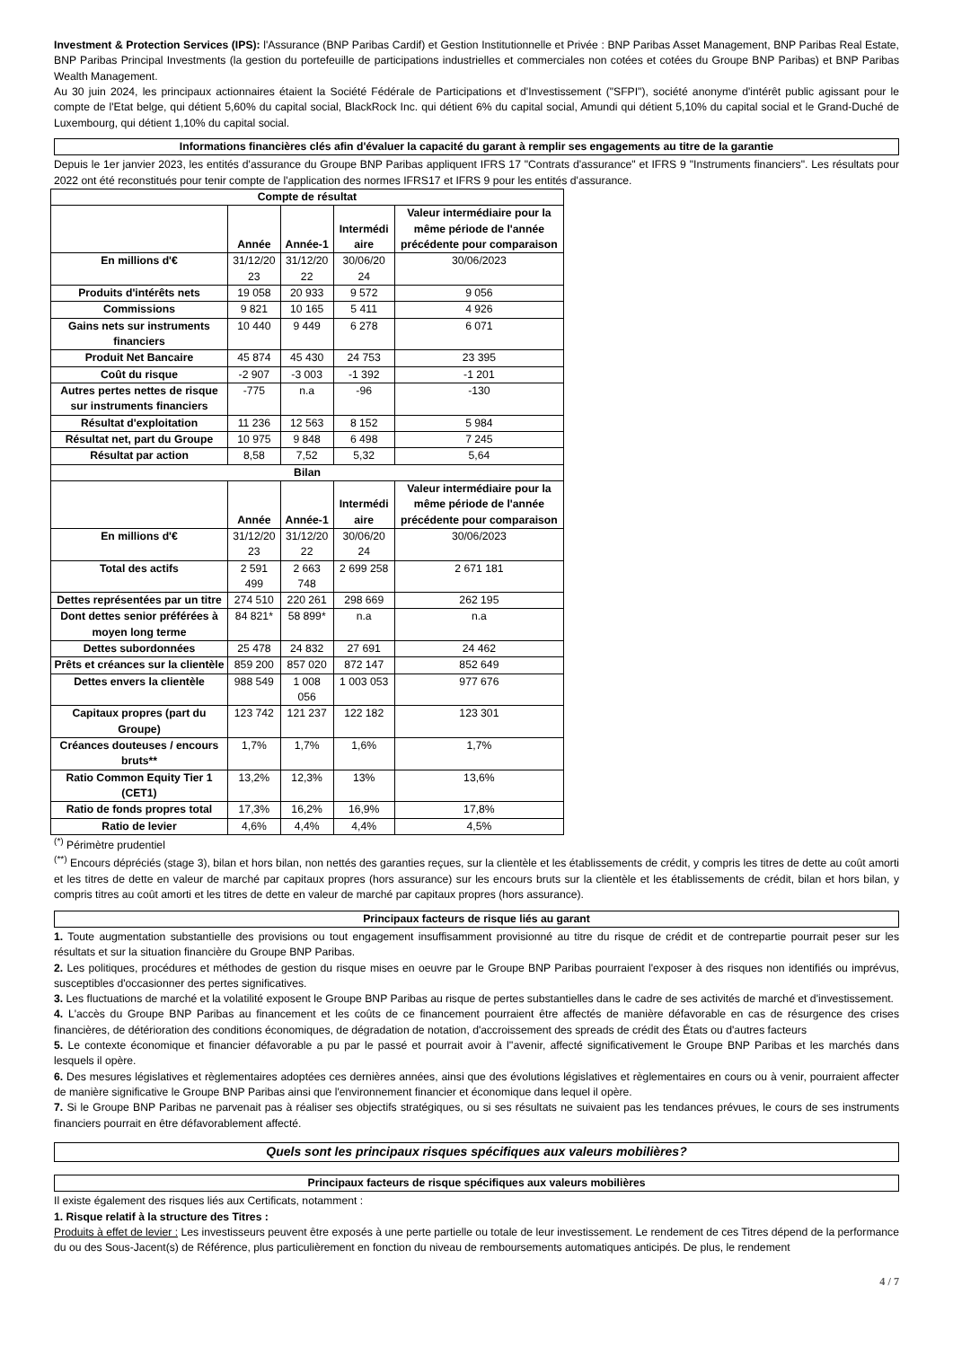Investment & Protection Services (IPS): l'Assurance (BNP Paribas Cardif) et Gestion Institutionnelle et Privée : BNP Paribas Asset Management, BNP Paribas Real Estate, BNP Paribas Principal Investments (la gestion du portefeuille de participations industrielles et commerciales non cotées et cotées du Groupe BNP Paribas) et BNP Paribas Wealth Management.
Au 30 juin 2024, les principaux actionnaires étaient la Société Fédérale de Participations et d'Investissement ("SFPI"), société anonyme d'intérêt public agissant pour le compte de l'Etat belge, qui détient 5,60% du capital social, BlackRock Inc. qui détient 6% du capital social, Amundi qui détient 5,10% du capital social et le Grand-Duché de Luxembourg, qui détient 1,10% du capital social.
Informations financières clés afin d'évaluer la capacité du garant à remplir ses engagements au titre de la garantie
Depuis le 1er janvier 2023, les entités d'assurance du Groupe BNP Paribas appliquent IFRS 17 "Contrats d'assurance" et IFRS 9 "Instruments financiers". Les résultats pour 2022 ont été reconstitués pour tenir compte de l'application des normes IFRS17 et IFRS 9 pour les entités d'assurance.
| Compte de résultat | | | | |
| | Année | Année-1 | Intermédi aire | Valeur intermédiaire pour la même période de l'année précédente pour comparaison |
| En millions d'€ | 31/12/20 23 | 31/12/20 22 | 30/06/20 24 | 30/06/2023 |
| Produits d'intérêts nets | 19 058 | 20 933 | 9 572 | 9 056 |
| Commissions | 9 821 | 10 165 | 5 411 | 4 926 |
| Gains nets sur instruments financiers | 10 440 | 9 449 | 6 278 | 6 071 |
| Produit Net Bancaire | 45 874 | 45 430 | 24 753 | 23 395 |
| Coût du risque | -2 907 | -3 003 | -1 392 | -1 201 |
| Autres pertes nettes de risque sur instruments financiers | -775 | n.a | -96 | -130 |
| Résultat d'exploitation | 11 236 | 12 563 | 8 152 | 5 984 |
| Résultat net, part du Groupe | 10 975 | 9 848 | 6 498 | 7 245 |
| Résultat par action | 8,58 | 7,52 | 5,32 | 5,64 |
| Bilan | | | | |
| | Année | Année-1 | Intermédi aire | Valeur intermédiaire pour la même période de l'année précédente pour comparaison |
| En millions d'€ | 31/12/20 23 | 31/12/20 22 | 30/06/20 24 | 30/06/2023 |
| Total des actifs | 2 591 499 | 2 663 748 | 2 699 258 | 2 671 181 |
| Dettes représentées par un titre | 274 510 | 220 261 | 298 669 | 262 195 |
| Dont dettes senior préférées à moyen long terme | 84 821* | 58 899* | n.a | n.a |
| Dettes subordonnées | 25 478 | 24 832 | 27 691 | 24 462 |
| Prêts et créances sur la clientèle | 859 200 | 857 020 | 872 147 | 852 649 |
| Dettes envers la clientèle | 988 549 | 1 008 056 | 1 003 053 | 977 676 |
| Capitaux propres (part du Groupe) | 123 742 | 121 237 | 122 182 | 123 301 |
| Créances douteuses / encours bruts** | 1,7% | 1,7% | 1,6% | 1,7% |
| Ratio Common Equity Tier 1 (CET1) | 13,2% | 12,3% | 13% | 13,6% |
| Ratio de fonds propres total | 17,3% | 16,2% | 16,9% | 17,8% |
| Ratio de levier | 4,6% | 4,4% | 4,4% | 4,5% |
<sup>(*)</sup> Périmètre prudentiel
<sup>(**)</sup> Encours dépréciés (stage 3), bilan et hors bilan, non nettés des garanties reçues, sur la clientèle et les établissements de crédit, y compris les titres de dette au coût amorti et les titres de dette en valeur de marché par capitaux propres (hors assurance) sur les encours bruts sur la clientèle et les établissements de crédit, bilan et hors bilan, y compris titres au coût amorti et les titres de dette en valeur de marché par capitaux propres (hors assurance).
Principaux facteurs de risque liés au garant
1. Toute augmentation substantielle des provisions ou tout engagement insuffisamment provisionné au titre du risque de crédit et de contrepartie pourrait peser sur les résultats et sur la situation financière du Groupe BNP Paribas.
2. Les politiques, procédures et méthodes de gestion du risque mises en oeuvre par le Groupe BNP Paribas pourraient l'exposer à des risques non identifiés ou imprévus, susceptibles d'occasionner des pertes significatives.
3. Les fluctuations de marché et la volatilité exposent le Groupe BNP Paribas au risque de pertes substantielles dans le cadre de ses activités de marché et d'investissement.
4. L'accès du Groupe BNP Paribas au financement et les coûts de ce financement pourraient être affectés de manière défavorable en cas de résurgence des crises financières, de détérioration des conditions économiques, de dégradation de notation, d'accroissement des spreads de crédit des États ou d'autres facteurs
5. Le contexte économique et financier défavorable a pu par le passé et pourrait avoir à l''avenir, affecté significativement le Groupe BNP Paribas et les marchés dans lesquels il opère.
6. Des mesures législatives et règlementaires adoptées ces dernières années, ainsi que des évolutions législatives et règlementaires en cours ou à venir, pourraient affecter de manière significative le Groupe BNP Paribas ainsi que l'environnement financier et économique dans lequel il opère.
7. Si le Groupe BNP Paribas ne parvenait pas à réaliser ses objectifs stratégiques, ou si ses résultats ne suivaient pas les tendances prévues, le cours de ses instruments financiers pourrait en être défavorablement affecté.
Quels sont les principaux risques spécifiques aux valeurs mobilières?
Principaux facteurs de risque spécifiques aux valeurs mobilières
Il existe également des risques liés aux Certificats, notamment :
1. Risque relatif à la structure des Titres :
Produits à effet de levier : Les investisseurs peuvent être exposés à une perte partielle ou totale de leur investissement. Le rendement de ces Titres dépend de la performance du ou des Sous-Jacent(s) de Référence, plus particulièrement en fonction du niveau de remboursements automatiques anticipés. De plus, le rendement
4 / 7